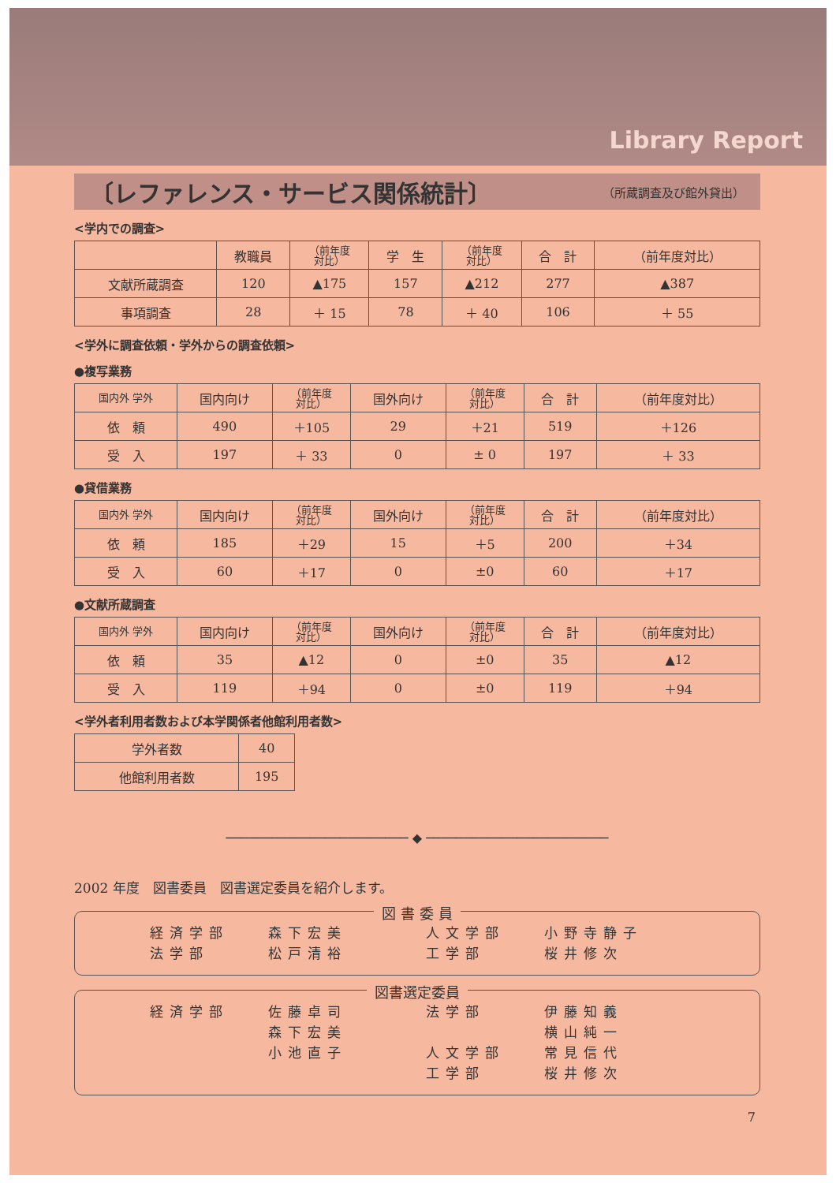Library Report
〔レファレンス・サービス関係統計〕 （所蔵調査及び館外貸出）
<学内での調査>
| | 教職員 | （前年度 対比） | 学 生 | （前年度 対比） | 合 計 | （前年度対比） |
| --- | --- | --- | --- | --- | --- | --- |
| 文献所蔵調査 | 120 | ▲175 | 157 | ▲212 | 277 | ▲387 |
| 事項調査 | 28 | ＋ 15 | 78 | ＋ 40 | 106 | ＋ 55 |
<学外に調査依頼・学外からの調査依頼>
●複写業務
| 国内外 学外 | 国内向け | （前年度 対比） | 国外向け | （前年度 対比） | 合 計 | （前年度対比） |
| --- | --- | --- | --- | --- | --- | --- |
| 依 頼 | 490 | ＋105 | 29 | ＋21 | 519 | ＋126 |
| 受 入 | 197 | ＋ 33 | 0 | ± 0 | 197 | ＋ 33 |
●貸借業務
| 国内外 学外 | 国内向け | （前年度 対比） | 国外向け | （前年度 対比） | 合 計 | （前年度対比） |
| --- | --- | --- | --- | --- | --- | --- |
| 依 頼 | 185 | ＋29 | 15 | ＋5 | 200 | ＋34 |
| 受 入 | 60 | ＋17 | 0 | ±0 | 60 | ＋17 |
●文献所蔵調査
| 国内外 学外 | 国内向け | （前年度 対比） | 国外向け | （前年度 対比） | 合 計 | （前年度対比） |
| --- | --- | --- | --- | --- | --- | --- |
| 依 頼 | 35 | ▲12 | 0 | ±0 | 35 | ▲12 |
| 受 入 | 119 | ＋94 | 0 | ±0 | 119 | ＋94 |
<学外者利用者数および本学関係者他館利用者数>
| 学外者数 | 40 |
| 他館利用者数 | 195 |
──────────────────────── ◆ ────────────────────────
2002 年度　図書委員　図書選定委員を紹介します。
図 書 委 員
経済学部 森下宏美 人文学部 小野寺静子 法学部 松戸清裕 工学部 桜井修次
図書選定委員
経済学部 佐藤卓司 法学部 伊藤知義 森下宏美 横山純一 小池直子 人文学部 常見信代 工学部 桜井修次
7